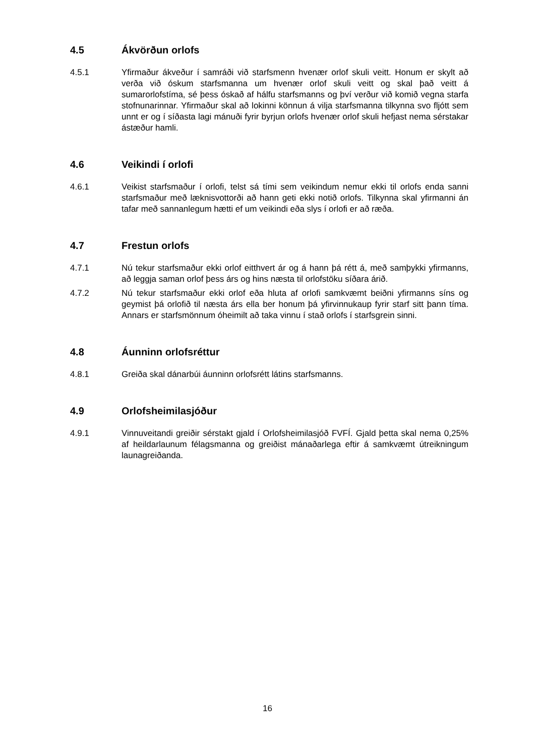4.5 Ákvörðun orlofs
4.5.1 Yfirmaður ákveður í samráði við starfsmenn hvenær orlof skuli veitt. Honum er skylt að verða við óskum starfsmanna um hvenær orlof skuli veitt og skal það veitt á sumarorlofstíma, sé þess óskað af hálfu starfsmanns og því verður við komið vegna starfa stofnunarinnar. Yfirmaður skal að lokinni könnun á vilja starfsmanna tilkynna svo fljótt sem unnt er og í síðasta lagi mánuði fyrir byrjun orlofs hvenær orlof skuli hefjast nema sérstakar ástæður hamli.
4.6 Veikindi í orlofi
4.6.1 Veikist starfsmaður í orlofi, telst sá tími sem veikindum nemur ekki til orlofs enda sanni starfsmaður með læknisvottorði að hann geti ekki notið orlofs. Tilkynna skal yfirmanni án tafar með sannanlegum hætti ef um veikindi eða slys í orlofi er að ræða.
4.7 Frestun orlofs
4.7.1 Nú tekur starfsmaður ekki orlof eitthvert ár og á hann þá rétt á, með samþykki yfirmanns, að leggja saman orlof þess árs og hins næsta til orlofstöku síðara árið.
4.7.2 Nú tekur starfsmaður ekki orlof eða hluta af orlofi samkvæmt beiðni yfirmanns síns og geymist þá orlofið til næsta árs ella ber honum þá yfirvinnukaup fyrir starf sitt þann tíma. Annars er starfsmönnum óheimilt að taka vinnu í stað orlofs í starfsgrein sinni.
4.8 Áunninn orlofsréttur
4.8.1 Greiða skal dánarbúi áunninn orlofsrétt látins starfsmanns.
4.9 Orlofsheimilasjóður
4.9.1 Vinnuveitandi greiðir sérstakt gjald í Orlofsheimilasjóð FVFÍ. Gjald þetta skal nema 0,25% af heildarlaunum félagsmanna og greiðist mánaðarlega eftir á samkvæmt útreikningum launagreiðanda.
16